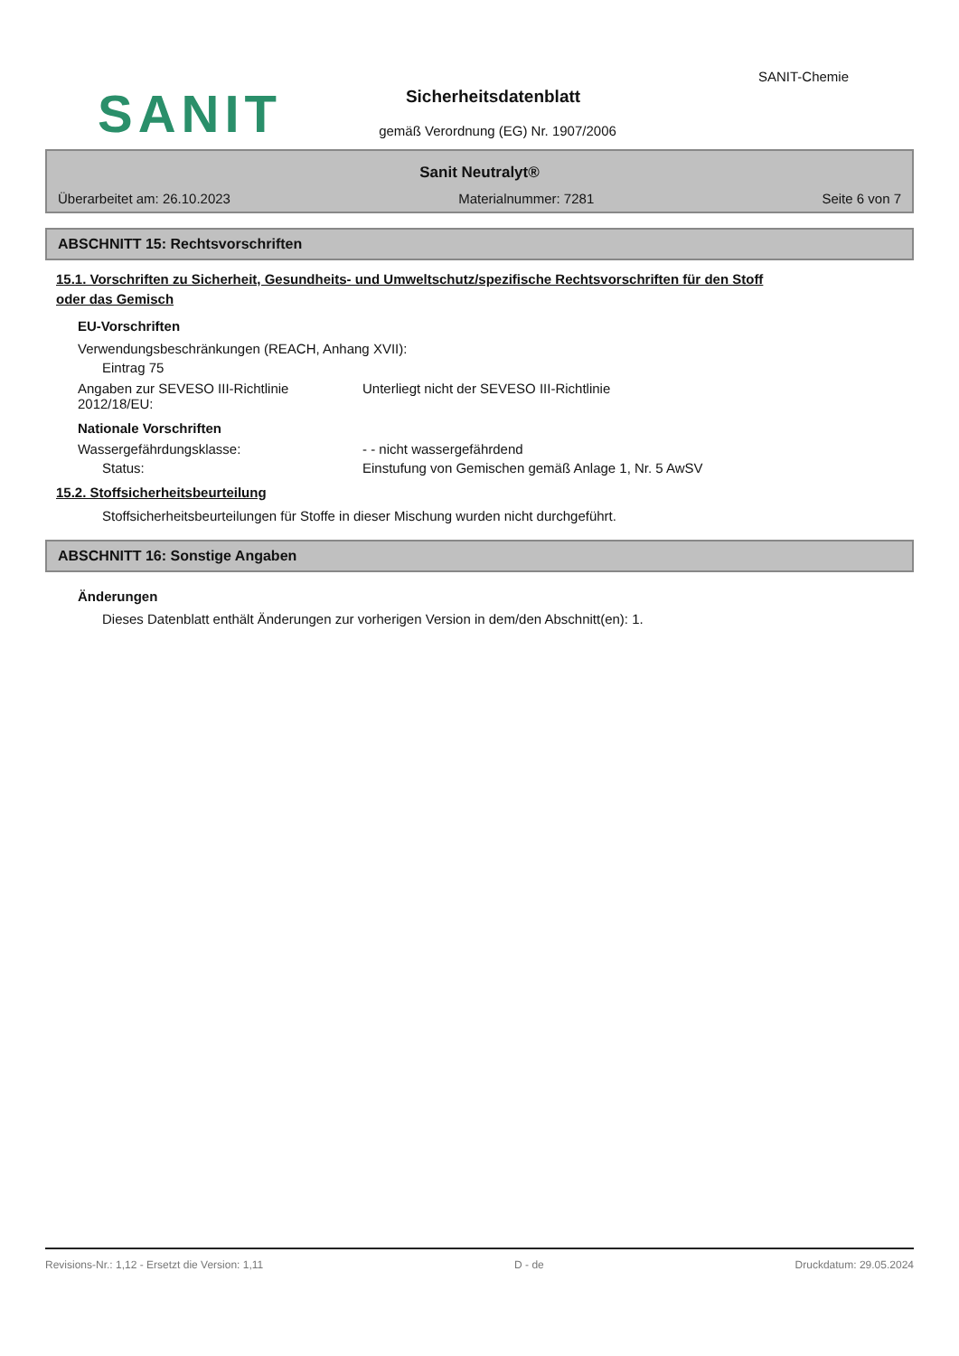SANIT-Chemie
SANIT
Sicherheitsdatenblatt
gemäß Verordnung (EG) Nr. 1907/2006
Sanit Neutralyt®
Überarbeitet am: 26.10.2023 Materialnummer: 7281 Seite 6 von 7
ABSCHNITT 15: Rechtsvorschriften
15.1. Vorschriften zu Sicherheit, Gesundheits- und Umweltschutz/spezifische Rechtsvorschriften für den Stoff
oder das Gemisch
EU-Vorschriften
Verwendungsbeschränkungen (REACH, Anhang XVII):
Eintrag 75
Angaben zur SEVESO III-Richtlinie
2012/18/EU:
Unterliegt nicht der SEVESO III-Richtlinie
Nationale Vorschriften
Wassergefährdungsklasse: - - nicht wassergefährdend
Status: Einstufung von Gemischen gemäß Anlage 1, Nr. 5 AwSV
15.2. Stoffsicherheitsbeurteilung
Stoffsicherheitsbeurteilungen für Stoffe in dieser Mischung wurden nicht durchgeführt.
ABSCHNITT 16: Sonstige Angaben
Änderungen
Dieses Datenblatt enthält Änderungen zur vorherigen Version in dem/den Abschnitt(en): 1.
Revisions-Nr.: 1,12 - Ersetzt die Version: 1,11 D - de Druckdatum: 29.05.2024